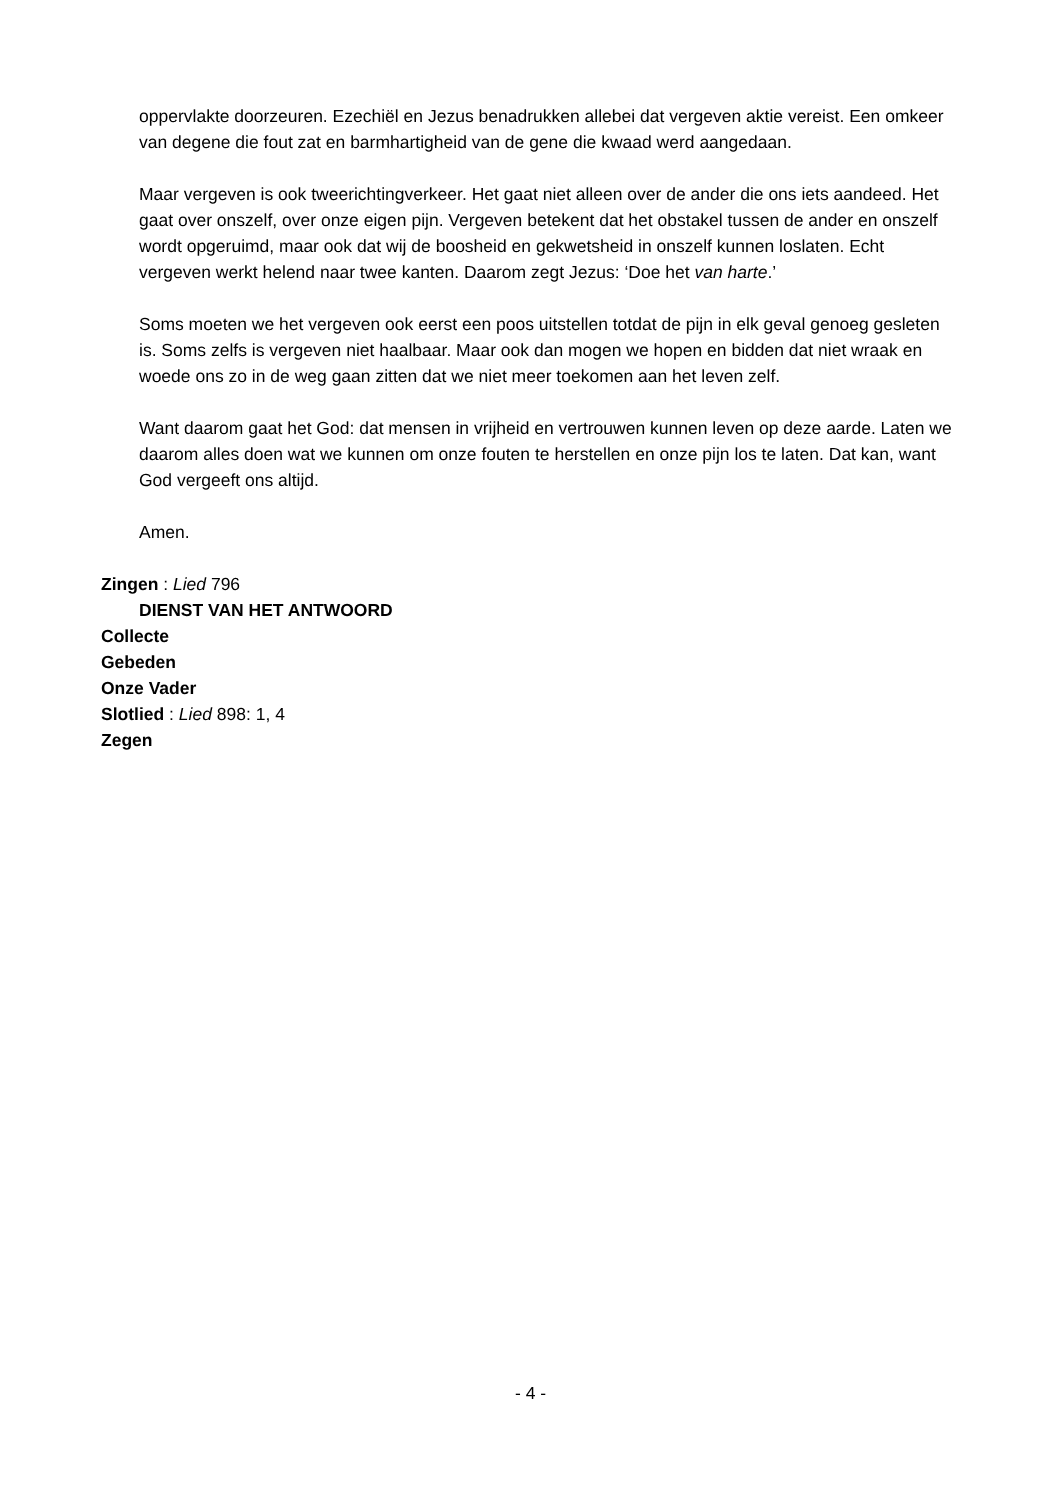oppervlakte doorzeuren. Ezechiël en Jezus benadrukken allebei dat vergeven aktie vereist. Een omkeer van degene die fout zat en barmhartigheid van de gene die kwaad werd aangedaan.
Maar vergeven is ook tweerichtingverkeer. Het gaat niet alleen over de ander die ons iets aandeed. Het gaat over onszelf, over onze eigen pijn. Vergeven betekent dat het obstakel tussen de ander en onszelf wordt opgeruimd, maar ook dat wij de boosheid en gekwetsheid in onszelf kunnen loslaten. Echt vergeven werkt helend naar twee kanten. Daarom zegt Jezus: ‘Doe het van harte.’
Soms moeten we het vergeven ook eerst een poos uitstellen totdat de pijn in elk geval genoeg gesleten is. Soms zelfs is vergeven niet haalbaar. Maar ook dan mogen we hopen en bidden dat niet wraak en woede ons zo in de weg gaan zitten dat we niet meer toekomen aan het leven zelf.
Want daarom gaat het God: dat mensen in vrijheid en vertrouwen kunnen leven op deze aarde. Laten we daarom alles doen wat we kunnen om onze fouten te herstellen en onze pijn los te laten. Dat kan, want God vergeeft ons altijd.
Amen.
Zingen : Lied 796
DIENST VAN HET ANTWOORD
Collecte
Gebeden
Onze Vader
Slotlied : Lied 898: 1, 4
Zegen
- 4 -